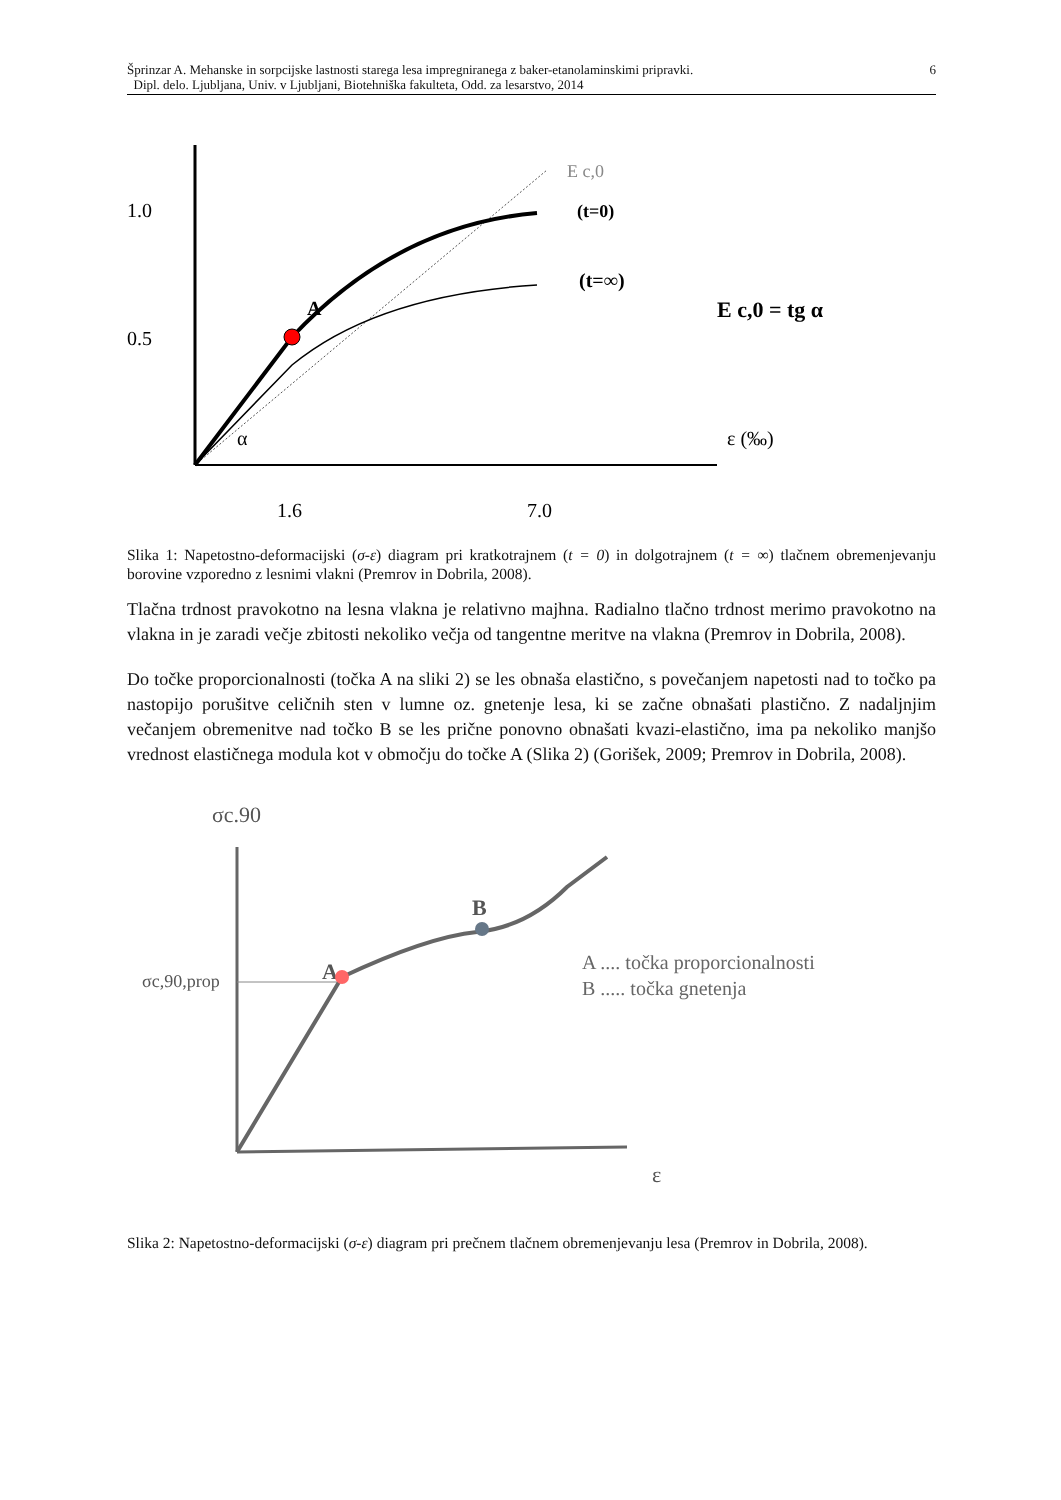Šprinzar A. Mehanske in sorpcijske lastnosti starega lesa impregniranega z baker-etanolaminskimi pripravki.
Dipl. delo. Ljubljana, Univ. v Ljubljani, Biotehniška fakulteta, Odd. za lesarstvo, 2014
6
1.0
0.5
1.6
7.0
E c,0
(t=0)
(t=∞)
E c,0 = tg α
A
α
ε (‰)
Slika 1: Napetostno-deformacijski (σ-ε) diagram pri kratkotrajnem (t = 0) in dolgotrajnem (t = ∞) tlačnem obremenjevanju borovine vzporedno z lesnimi vlakni (Premrov in Dobrila, 2008).
Tlačna trdnost pravokotno na lesna vlakna je relativno majhna. Radialno tlačno trdnost merimo pravokotno na vlakna in je zaradi večje zbitosti nekoliko večja od tangentne meritve na vlakna (Premrov in Dobrila, 2008).
Do točke proporcionalnosti (točka A na sliki 2) se les obnaša elastično, s povečanjem napetosti nad to točko pa nastopijo porušitve celičnih sten v lumne oz. gnetenje lesa, ki se začne obnašati plastično. Z nadaljnjim večanjem obremenitve nad točko B se les prične ponovno obnašati kvazi-elastično, ima pa nekoliko manjšo vrednost elastičnega modula kot v območju do točke A (Slika 2) (Gorišek, 2009; Premrov in Dobrila, 2008).
σc.90
σc,90,prop
A
B
A .... točka proporcionalnosti
B ..... točka gnetenja
ε
Slika 2: Napetostno-deformacijski (σ-ε) diagram pri prečnem tlačnem obremenjevanju lesa (Premrov in Dobrila, 2008).